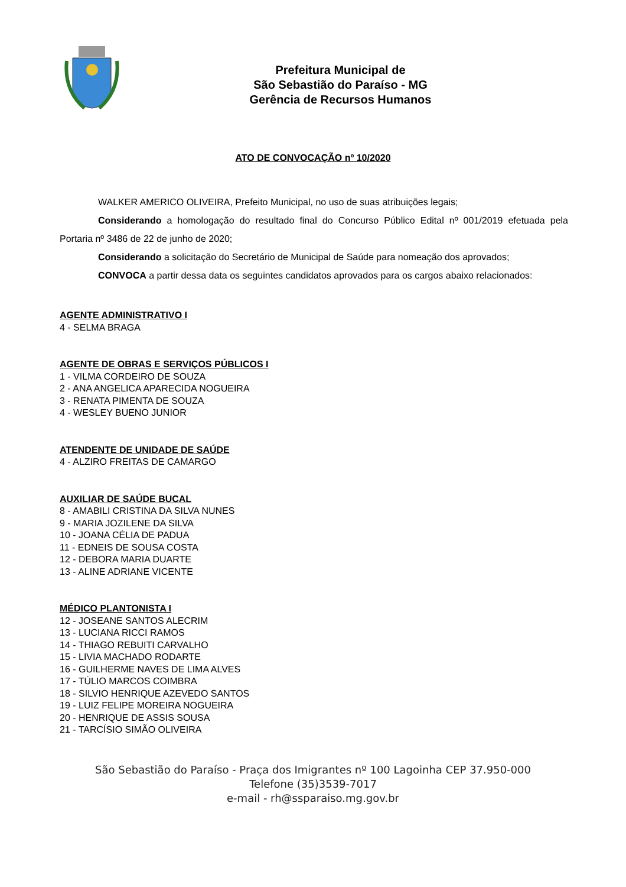Prefeitura Municipal de
São Sebastião do Paraíso - MG
Gerência de Recursos Humanos
ATO DE CONVOCAÇÃO nº 10/2020
WALKER AMERICO OLIVEIRA, Prefeito Municipal, no uso de suas atribuições legais;
Considerando a homologação do resultado final do Concurso Público Edital nº 001/2019 efetuada pela Portaria nº 3486 de 22 de junho de 2020;
Considerando a solicitação do Secretário de Municipal de Saúde para nomeação dos aprovados;
CONVOCA a partir dessa data os seguintes candidatos aprovados para os cargos abaixo relacionados:
AGENTE ADMINISTRATIVO I
4 - SELMA BRAGA
AGENTE DE OBRAS E SERVIÇOS PÚBLICOS I
1 - VILMA CORDEIRO DE SOUZA
2 - ANA ANGELICA APARECIDA NOGUEIRA
3 - RENATA PIMENTA DE SOUZA
4 - WESLEY BUENO JUNIOR
ATENDENTE DE UNIDADE DE SAÚDE
4 - ALZIRO FREITAS DE CAMARGO
AUXILIAR DE SAÚDE BUCAL
8 - AMABILI CRISTINA DA SILVA NUNES
9 - MARIA JOZILENE DA SILVA
10 - JOANA CÉLIA DE PADUA
11 - EDNEIS DE SOUSA COSTA
12 - DEBORA MARIA DUARTE
13 - ALINE ADRIANE VICENTE
MÉDICO PLANTONISTA I
12 - JOSEANE SANTOS ALECRIM
13 - LUCIANA RICCI RAMOS
14 - THIAGO REBUITI CARVALHO
15 - LIVIA MACHADO RODARTE
16 - GUILHERME NAVES DE LIMA ALVES
17 - TÚLIO MARCOS COIMBRA
18 - SILVIO HENRIQUE AZEVEDO SANTOS
19 - LUIZ FELIPE MOREIRA NOGUEIRA
20 - HENRIQUE DE ASSIS SOUSA
21 - TARCÍSIO SIMÃO OLIVEIRA
São Sebastião do Paraíso - Praça dos Imigrantes nº 100 Lagoinha CEP 37.950-000
Telefone (35)3539-7017
e-mail - rh@ssparaiso.mg.gov.br